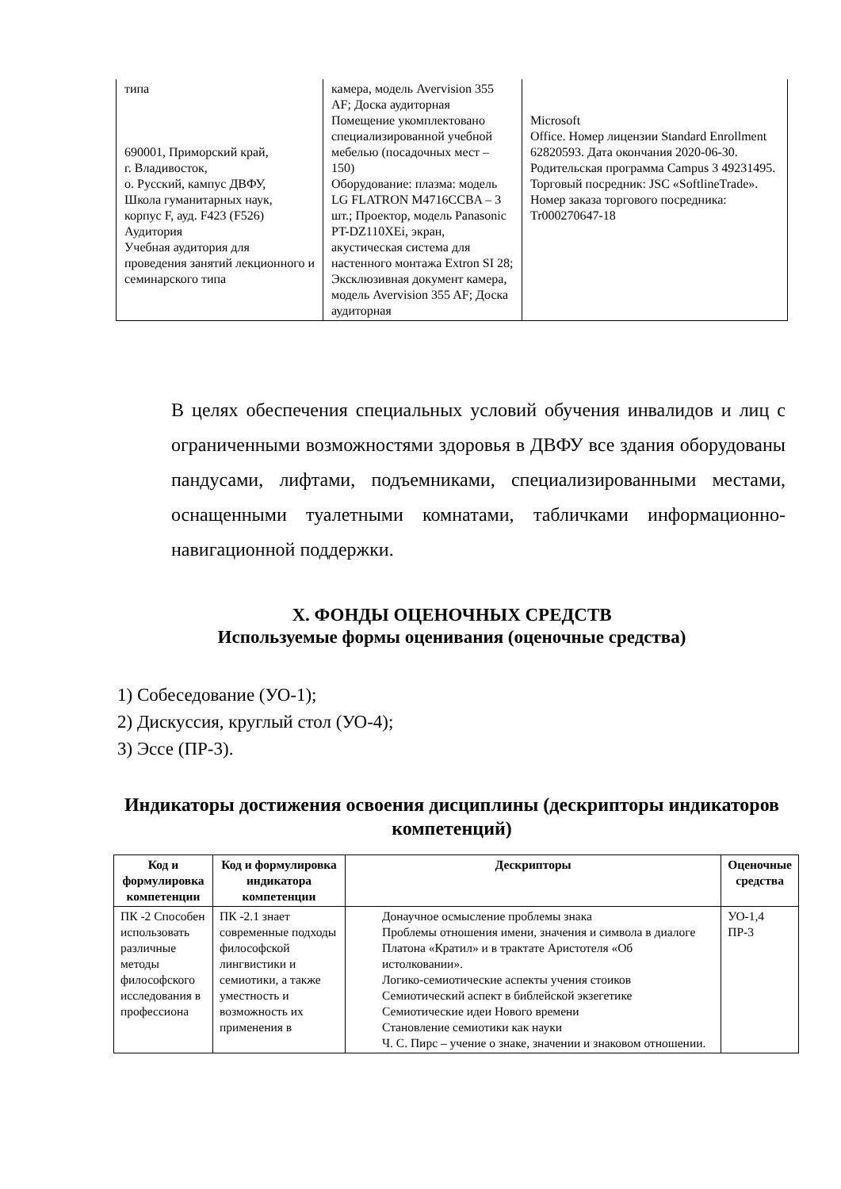| типа 690001, Приморский край, г. Владивосток, о. Русский, кампус ДВФУ, Школа гуманитарных наук, корпус F, ауд. F423 (F526) Аудитория Учебная аудитория для проведения занятий лекционного и семинарского типа | камера, модель Avervision 355 AF; Доска аудиторная Помещение укомплектовано специализированной учебной мебелью (посадочных мест – 150) Оборудование: плазма: модель LG FLATRON M4716CCBA – 3 шт.; Проектор, модель Panasonic PT-DZ110XEi, экран, акустическая система для настенного монтажа Extron SI 28; Эксклюзивная документ камера, модель Avervision 355 AF; Доска аудиторная | Microsoft Office. Номер лицензии Standard Enrollment 62820593. Дата окончания 2020-06-30. Родительская программа Campus 3 49231495. Торговый посредник: JSC «SoftlineTrade». Номер заказа торгового посредника: Tr000270647-18 |
В целях обеспечения специальных условий обучения инвалидов и лиц с ограниченными возможностями здоровья в ДВФУ все здания оборудованы пандусами, лифтами, подъемниками, специализированными местами, оснащенными туалетными комнатами, табличками информационно-навигационной поддержки.
X. ФОНДЫ ОЦЕНОЧНЫХ СРЕДСТВ
Используемые формы оценивания (оценочные средства)
1) Собеседование (УО-1);
2) Дискуссия, круглый стол (УО-4);
3) Эссе (ПР-3).
Индикаторы достижения освоения дисциплины (дескрипторы индикаторов компетенций)
| Код и формулировка компетенции | Код и формулировка индикатора компетенции | Дескрипторы | Оценочные средства |
| --- | --- | --- | --- |
| ПК -2 Способен использовать различные методы философского исследования в профессиона | ПК -2.1 знает современные подходы философской лингвистики и семиотики, а также уместность и возможность их применения в | Донаучное осмысление проблемы знака Проблемы отношения имени, значения и символа в диалоге Платона «Кратил» и в трактате Аристотеля «Об истолковании». Логико-семиотические аспекты учения стоиков Семиотический аспект в библейской экзегетике Семиотические идеи Нового времени Становление семиотики как науки Ч. С. Пирс – учение о знаке, значении и знаковом отношении. | УО-1,4 ПР-3 |